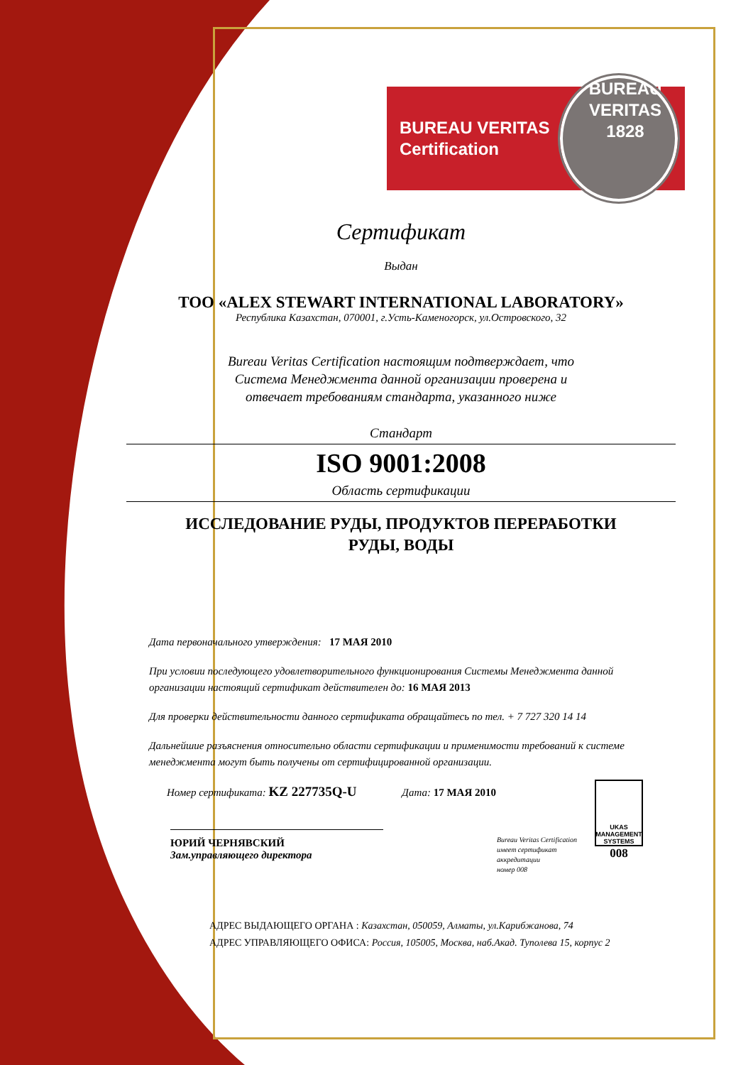BUREAU VERITAS
Certification
BUREAU VERITAS 1828
Сертификат
Выдан
ТОО «ALEX STEWART INTERNATIONAL LABORATORY»
Республика Казахстан, 070001, г.Усть-Каменогорск, ул.Островского, 32
Bureau Veritas Certification настоящим подтверждает, что
Система Менеджмента данной организации проверена и
отвечает требованиям стандарта, указанного ниже
Стандарт
ISO 9001:2008
Область сертификации
ИССЛЕДОВАНИЕ РУДЫ, ПРОДУКТОВ ПЕРЕРАБОТКИ
РУДЫ, ВОДЫ
Дата первоначального утверждения: 17 МАЯ 2010
При условии последующего удовлетворительного функционирования Системы Менеджмента данной организации настоящий сертификат действителен до: 16 МАЯ 2013
Для проверки действительности данного сертификата обращайтесь по тел. + 7 727 320 14 14
Дальнейшие разъяснения относительно области сертификации и применимости требований к системе менеджмента могут быть получены от сертифицированной организации.
Номер сертификата: KZ 227735Q-U Дата: 17 МАЯ 2010
ЮРИЙ ЧЕРНЯВСКИЙ
Зам.управляющего директора
Bureau Veritas Certification
имеет сертификат
аккредитации
номер 008
UKAS
MANAGEMENT SYSTEMS
008
АДРЕС ВЫДАЮЩЕГО ОРГАНА : Казахстан, 050059, Алматы, ул.Карибжанова, 74
АДРЕС УПРАВЛЯЮЩЕГО ОФИСА: Россия, 105005, Москва, наб.Акад. Туполева 15, корпус 2